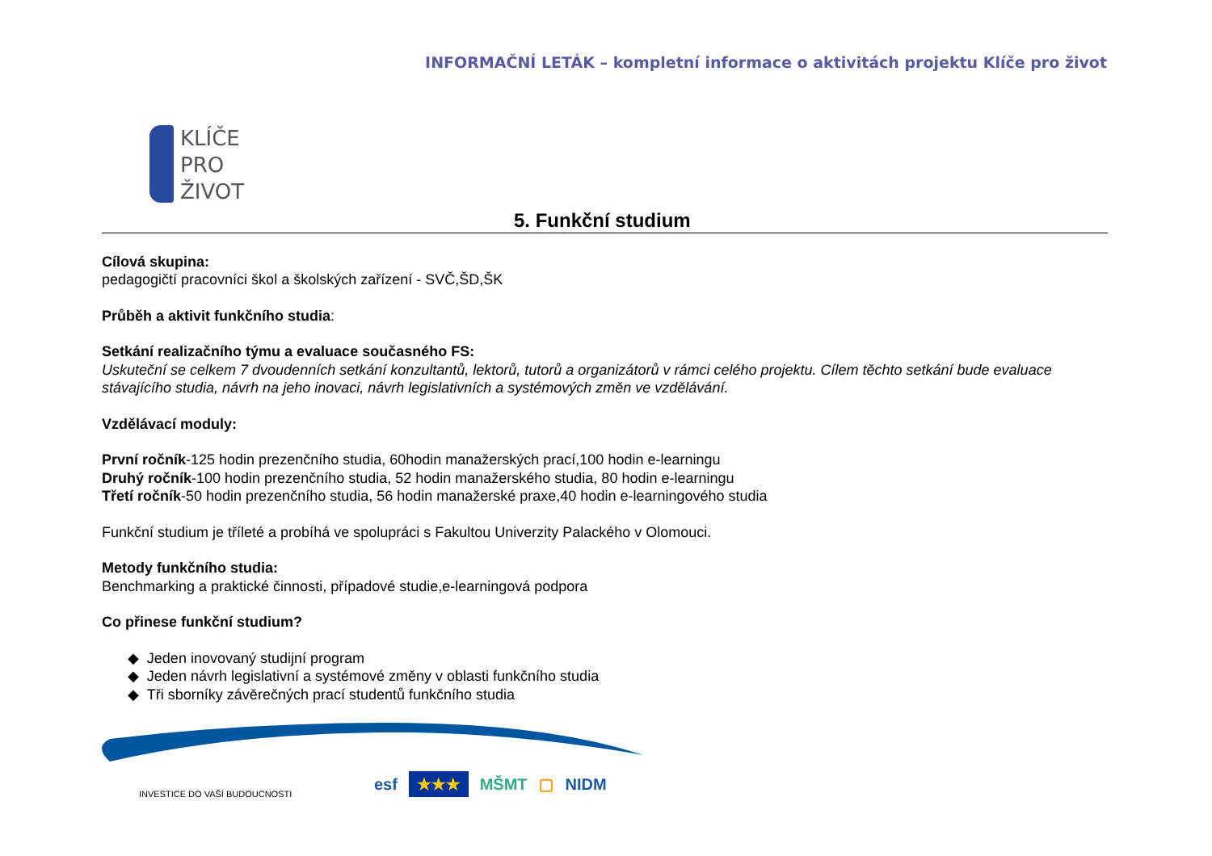INFORMAČNÍ LETÁK – kompletní informace o aktivitách projektu Klíče pro život
KLÍČE
PRO
ŽIVOT
5. Funkční studium
Cílová skupina:
pedagogičtí pracovníci škol a školských zařízení - SVČ,ŠD,ŠK
Průběh a aktivit funkčního studia:
Setkání realizačního týmu a evaluace současného FS:
Uskuteční se celkem 7 dvoudenních setkání konzultantů, lektorů, tutorů a organizátorů v rámci celého projektu. Cílem těchto setkání bude evaluace stávajícího studia, návrh na jeho inovaci, návrh legislativních a systémových změn ve vzdělávání.
Vzdělávací moduly:
První ročník-125 hodin prezenčního studia, 60hodin manažerských prací,100 hodin e-learningu
Druhý ročník-100 hodin prezenčního studia, 52 hodin manažerského studia, 80 hodin e-learningu
Třetí ročník-50 hodin prezenčního studia, 56 hodin manažerské praxe,40 hodin e-learningového studia
Funkční studium je tříleté a probíhá ve spolupráci s Fakultou Univerzity Palackého v Olomouci.
Metody funkčního studia:
Benchmarking a praktické činnosti, případové studie,e-learningová podpora
Co přinese funkční studium?
◆ Jeden inovovaný studijní program
◆ Jeden návrh legislativní a systémové změny v oblasti funkčního studia
◆ Tři sborníky závěrečných prací studentů funkčního studia
INVESTICE DO VAŠÍ BUDOUCNOSTI
esf ★★★ MŠMT ▢ NIDM